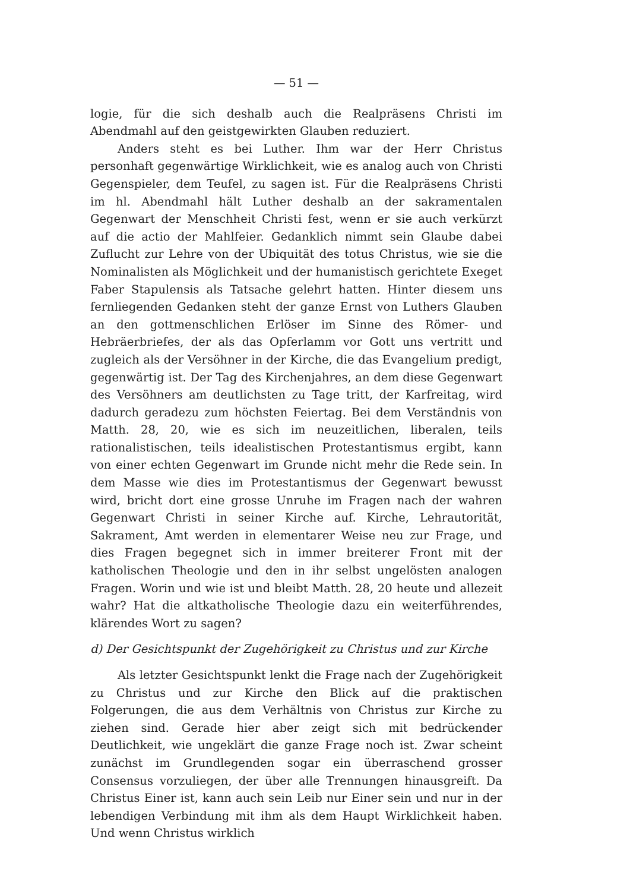— 51 —
logie, für die sich deshalb auch die Realpräsens Christi im Abendmahl auf den geistgewirkten Glauben reduziert.
Anders steht es bei Luther. Ihm war der Herr Christus personhaft gegenwärtige Wirklichkeit, wie es analog auch von Christi Gegenspieler, dem Teufel, zu sagen ist. Für die Realpräsens Christi im hl. Abendmahl hält Luther deshalb an der sakramentalen Gegenwart der Menschheit Christi fest, wenn er sie auch verkürzt auf die actio der Mahlfeier. Gedanklich nimmt sein Glaube dabei Zuflucht zur Lehre von der Ubiquität des totus Christus, wie sie die Nominalisten als Möglichkeit und der humanistisch gerichtete Exeget Faber Stapulensis als Tatsache gelehrt hatten. Hinter diesem uns fernliegenden Gedanken steht der ganze Ernst von Luthers Glauben an den gottmenschlichen Erlöser im Sinne des Römer- und Hebräerbriefes, der als das Opferlamm vor Gott uns vertritt und zugleich als der Versöhner in der Kirche, die das Evangelium predigt, gegenwärtig ist. Der Tag des Kirchenjahres, an dem diese Gegenwart des Versöhners am deutlichsten zu Tage tritt, der Karfreitag, wird dadurch geradezu zum höchsten Feiertag. Bei dem Verständnis von Matth. 28, 20, wie es sich im neuzeitlichen, liberalen, teils rationalistischen, teils idealistischen Protestantismus ergibt, kann von einer echten Gegenwart im Grunde nicht mehr die Rede sein. In dem Masse wie dies im Protestantismus der Gegenwart bewusst wird, bricht dort eine grosse Unruhe im Fragen nach der wahren Gegenwart Christi in seiner Kirche auf. Kirche, Lehrautorität, Sakrament, Amt werden in elementarer Weise neu zur Frage, und dies Fragen begegnet sich in immer breiterer Front mit der katholischen Theologie und den in ihr selbst ungelösten analogen Fragen. Worin und wie ist und bleibt Matth. 28, 20 heute und allezeit wahr? Hat die altkatholische Theologie dazu ein weiterführendes, klärendes Wort zu sagen?
d) Der Gesichtspunkt der Zugehörigkeit zu Christus und zur Kirche
Als letzter Gesichtspunkt lenkt die Frage nach der Zugehörigkeit zu Christus und zur Kirche den Blick auf die praktischen Folgerungen, die aus dem Verhältnis von Christus zur Kirche zu ziehen sind. Gerade hier aber zeigt sich mit bedrückender Deutlichkeit, wie ungeklärt die ganze Frage noch ist. Zwar scheint zunächst im Grundlegenden sogar ein überraschend grosser Consensus vorzuliegen, der über alle Trennungen hinausgreift. Da Christus Einer ist, kann auch sein Leib nur Einer sein und nur in der lebendigen Verbindung mit ihm als dem Haupt Wirklichkeit haben. Und wenn Christus wirklich